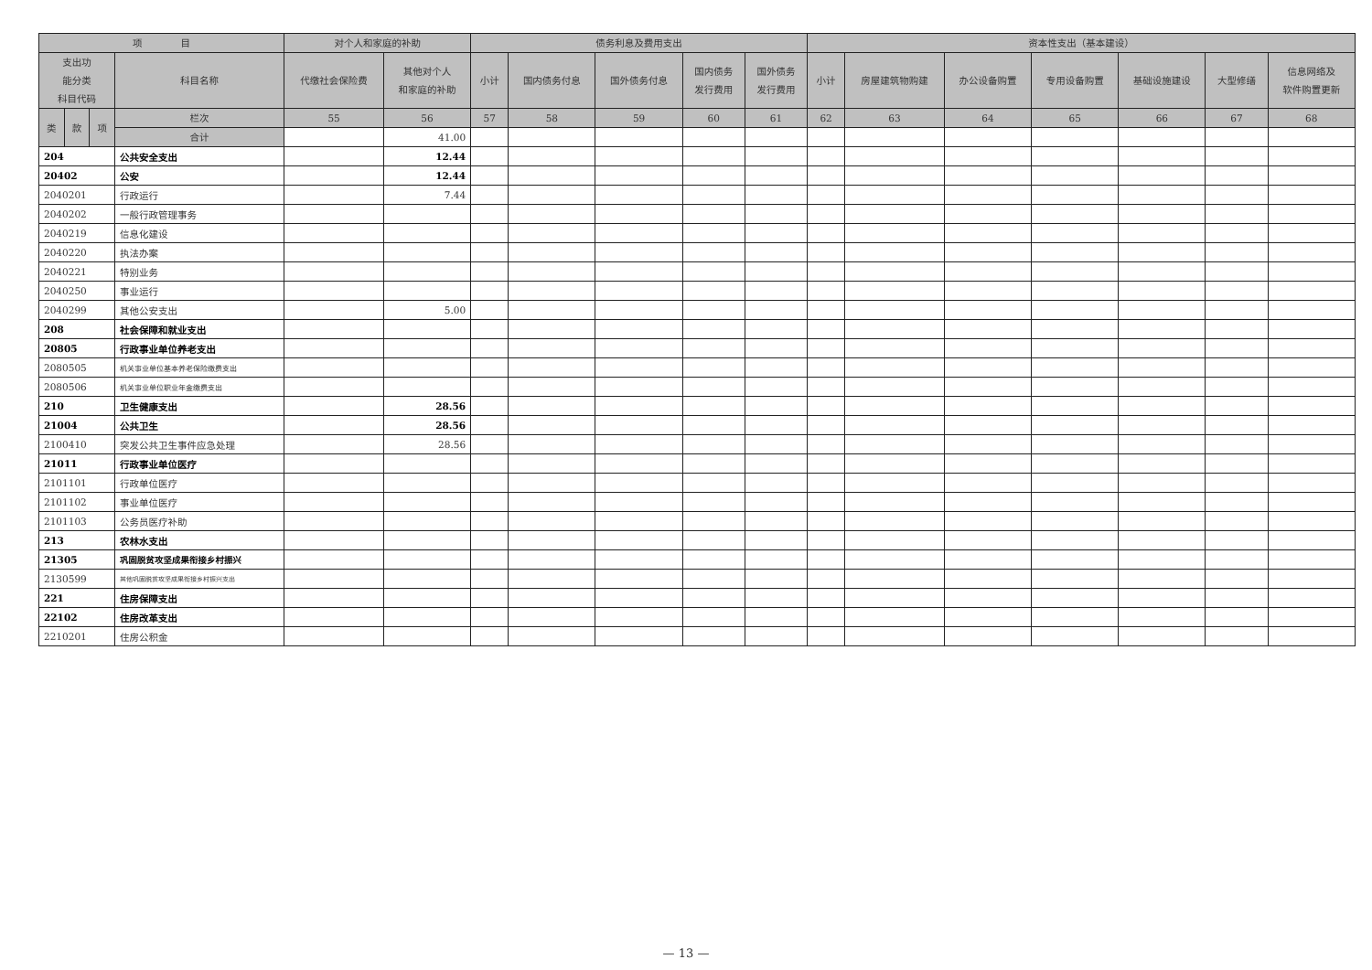| 项 目 | | | | 对个人和家庭的补助 | | 债务利息及费用支出 | | | | | 资本性支出（基本建设） | | | | | | |
| --- | --- | --- | --- | --- | --- | --- | --- | --- | --- | --- | --- | --- | --- | --- | --- | --- | --- |
| 支出功 能分类 科目代码 | | | 科目名称 | 代缴社会保险费 | 其他对个人 和家庭的补助 | 小计 | 国内债务付息 | 国外债务付息 | 国内债务 发行费用 | 国外债务 发行费用 | 小计 | 房屋建筑物购建 | 办公设备购置 | 专用设备购置 | 基础设施建设 | 大型修缮 | 信息网络及 软件购置更新 |
| 类 | 款 | 项 | 栏次 | 55 | 56 | 57 | 58 | 59 | 60 | 61 | 62 | 63 | 64 | 65 | 66 | 67 | 68 |
| | | | 合计 | | 41.00 | | | | | | | | | | | | |
| 204 | | | 公共安全支出 | | 12.44 | | | | | | | | | | | | |
| 20402 | | | 公安 | | 12.44 | | | | | | | | | | | | |
| 2040201 | | | 行政运行 | | 7.44 | | | | | | | | | | | | |
| 2040202 | | | 一般行政管理事务 | | | | | | | | | | | | | | |
| 2040219 | | | 信息化建设 | | | | | | | | | | | | | | |
| 2040220 | | | 执法办案 | | | | | | | | | | | | | | |
| 2040221 | | | 特别业务 | | | | | | | | | | | | | | |
| 2040250 | | | 事业运行 | | | | | | | | | | | | | | |
| 2040299 | | | 其他公安支出 | | 5.00 | | | | | | | | | | | | |
| 208 | | | 社会保障和就业支出 | | | | | | | | | | | | | | |
| 20805 | | | 行政事业单位养老支出 | | | | | | | | | | | | | | |
| 2080505 | | | 机关事业单位基本养老保险缴费支出 | | | | | | | | | | | | | | |
| 2080506 | | | 机关事业单位职业年金缴费支出 | | | | | | | | | | | | | | |
| 210 | | | 卫生健康支出 | | 28.56 | | | | | | | | | | | | |
| 21004 | | | 公共卫生 | | 28.56 | | | | | | | | | | | | |
| 2100410 | | | 突发公共卫生事件应急处理 | | 28.56 | | | | | | | | | | | | |
| 21011 | | | 行政事业单位医疗 | | | | | | | | | | | | | | |
| 2101101 | | | 行政单位医疗 | | | | | | | | | | | | | | |
| 2101102 | | | 事业单位医疗 | | | | | | | | | | | | | | |
| 2101103 | | | 公务员医疗补助 | | | | | | | | | | | | | | |
| 213 | | | 农林水支出 | | | | | | | | | | | | | | |
| 21305 | | | 巩固脱贫攻坚成果衔接乡村振兴 | | | | | | | | | | | | | | |
| 2130599 | | | 其他巩固脱贫攻坚成果衔接乡村振兴支出 | | | | | | | | | | | | | | |
| 221 | | | 住房保障支出 | | | | | | | | | | | | | | |
| 22102 | | | 住房改革支出 | | | | | | | | | | | | | | |
| 2210201 | | | 住房公积金 | | | | | | | | | | | | | | |
— 13 —